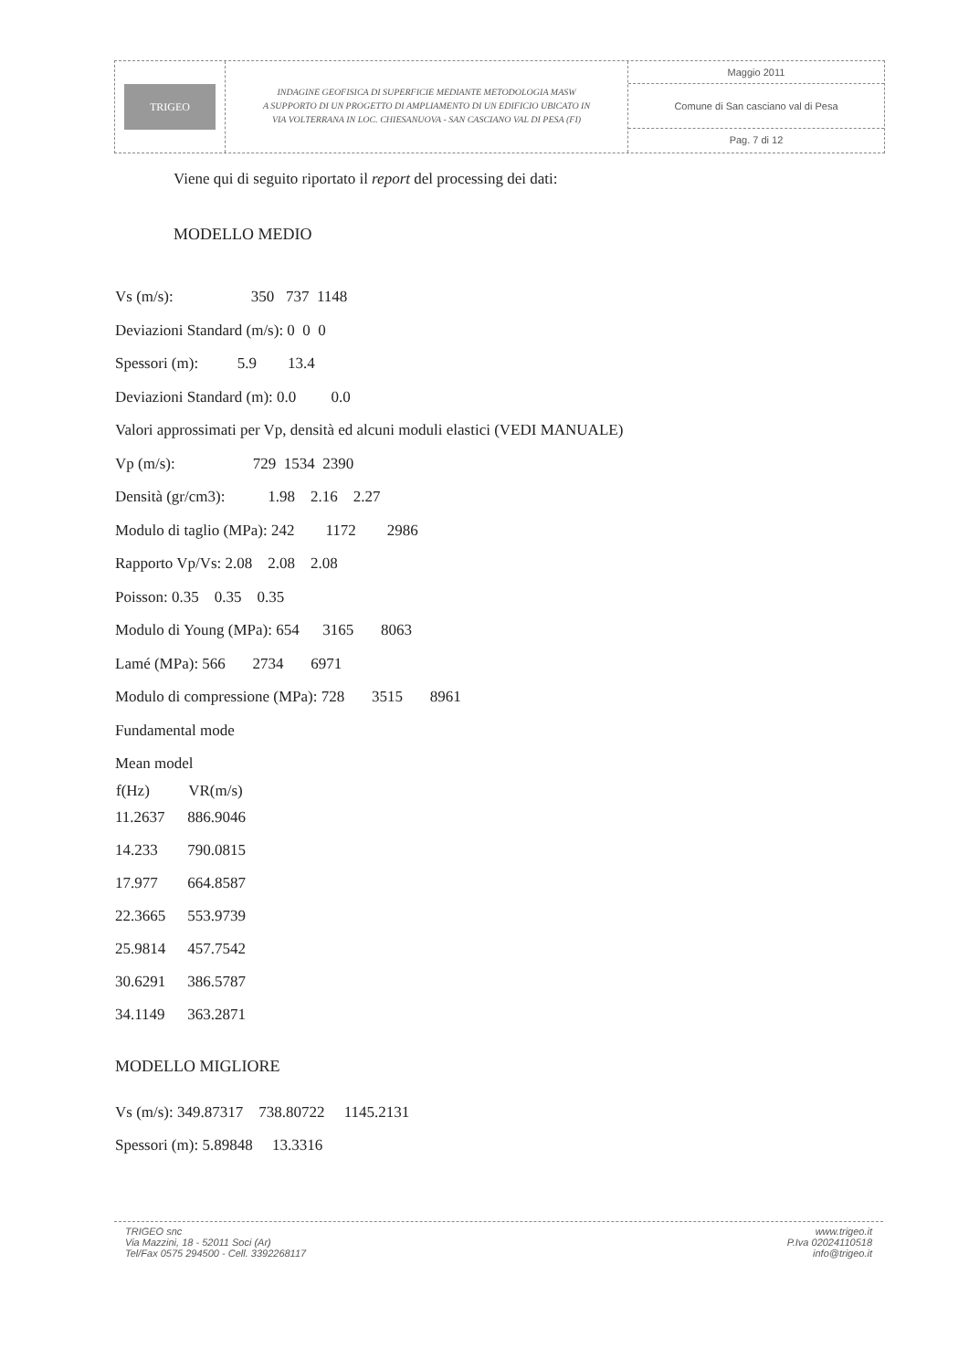TRIGEO
INDAGINE GEOFISICA DI SUPERFICIE MEDIANTE METODOLOGIA MASW
A SUPPORTO DI UN PROGETTO DI AMPLIAMENTO DI UN EDIFICIO UBICATO IN
VIA VOLTERRANA IN LOC. CHIESANUOVA - SAN CASCIANO VAL DI PESA (FI)
Maggio 2011
Comune di San casciano val di Pesa
Pag. 7 di 12
Viene qui di seguito riportato il report del processing dei dati:
MODELLO MEDIO
Vs (m/s): 350 737 1148
Deviazioni Standard (m/s): 0 0 0
Spessori (m): 5.9 13.4
Deviazioni Standard (m): 0.0 0.0
Valori approssimati per Vp, densità ed alcuni moduli elastici (VEDI MANUALE)
Vp (m/s): 729 1534 2390
Densità (gr/cm3): 1.98 2.16 2.27
Modulo di taglio (MPa): 242 1172 2986
Rapporto Vp/Vs: 2.08 2.08 2.08
Poisson: 0.35 0.35 0.35
Modulo di Young (MPa): 654 3165 8063
Lamé (MPa): 566 2734 6971
Modulo di compressione (MPa): 728 3515 8961
Fundamental mode
Mean model
| f(Hz) | VR(m/s) |
| --- | --- |
| 11.2637 | 886.9046 |
| 14.233 | 790.0815 |
| 17.977 | 664.8587 |
| 22.3665 | 553.9739 |
| 25.9814 | 457.7542 |
| 30.6291 | 386.5787 |
| 34.1149 | 363.2871 |
MODELLO MIGLIORE
Vs (m/s): 349.87317 738.80722 1145.2131
Spessori (m): 5.89848 13.3316
TRIGEO snc
Via Mazzini, 18 - 52011 Soci (Ar)
Tel/Fax 0575 294500 - Cell. 3392268117
www.trigeo.it
P.Iva 02024110518
info@trigeo.it